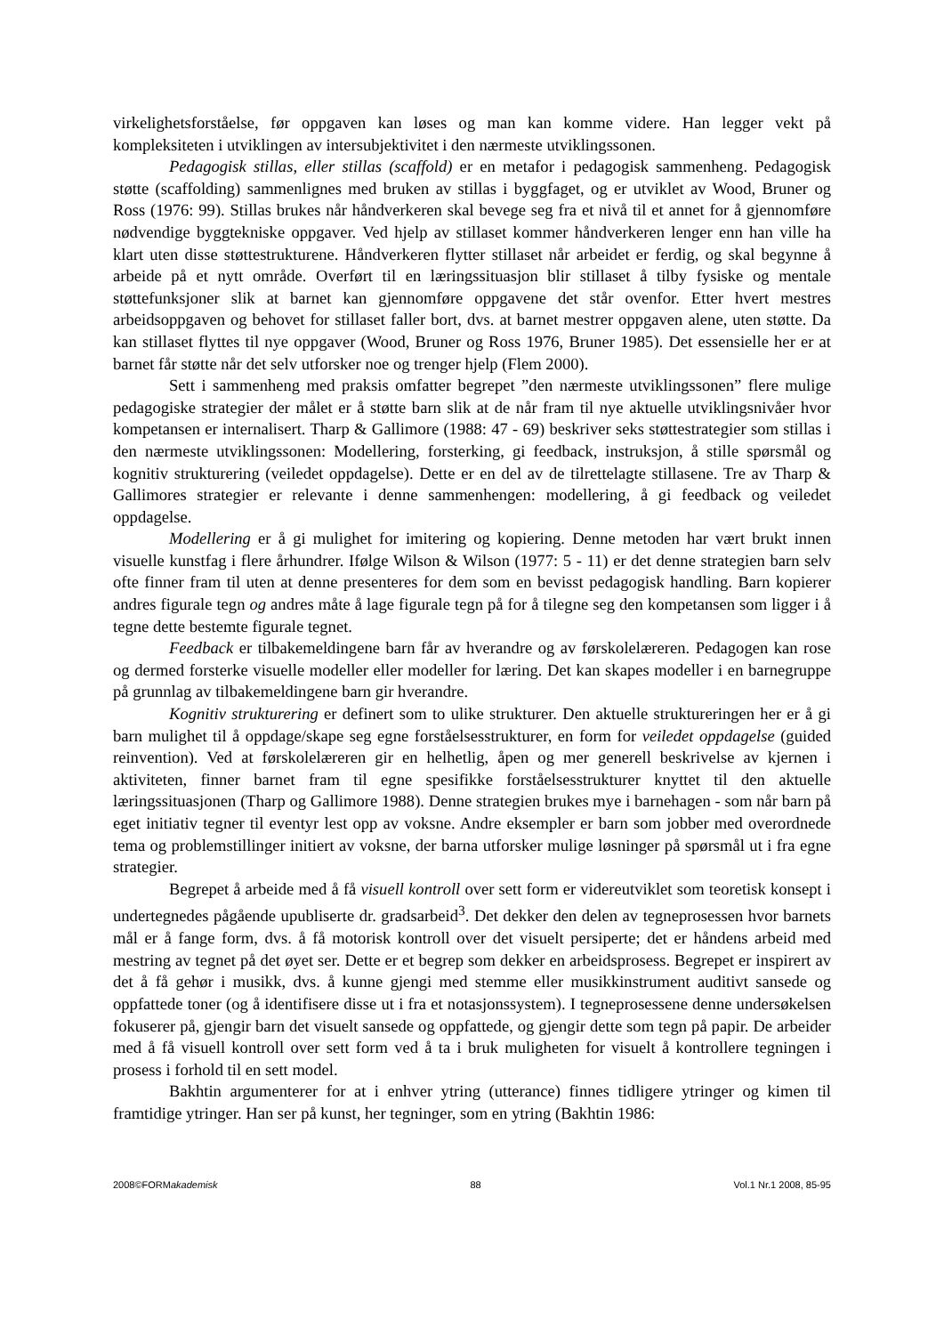virkelighetsforståelse, før oppgaven kan løses og man kan komme videre. Han legger vekt på kompleksiteten i utviklingen av intersubjektivitet i den nærmeste utviklingssonen.
Pedagogisk stillas, eller stillas (scaffold) er en metafor i pedagogisk sammenheng. Pedagogisk støtte (scaffolding) sammenlignes med bruken av stillas i byggfaget, og er utviklet av Wood, Bruner og Ross (1976: 99). Stillas brukes når håndverkeren skal bevege seg fra et nivå til et annet for å gjennomføre nødvendige byggtekniske oppgaver. Ved hjelp av stillaset kommer håndverkeren lenger enn han ville ha klart uten disse støttestrukturene. Håndverkeren flytter stillaset når arbeidet er ferdig, og skal begynne å arbeide på et nytt område. Overført til en læringssituasjon blir stillaset å tilby fysiske og mentale støttefunksjoner slik at barnet kan gjennomføre oppgavene det står ovenfor. Etter hvert mestres arbeidsoppgaven og behovet for stillaset faller bort, dvs. at barnet mestrer oppgaven alene, uten støtte. Da kan stillaset flyttes til nye oppgaver (Wood, Bruner og Ross 1976, Bruner 1985). Det essensielle her er at barnet får støtte når det selv utforsker noe og trenger hjelp (Flem 2000).
Sett i sammenheng med praksis omfatter begrepet ”den nærmeste utviklingssonen” flere mulige pedagogiske strategier der målet er å støtte barn slik at de når fram til nye aktuelle utviklingsnivåer hvor kompetansen er internalisert. Tharp & Gallimore (1988: 47 - 69) beskriver seks støttestrategier som stillas i den nærmeste utviklingssonen: Modellering, forsterking, gi feedback, instruksjon, å stille spørsmål og kognitiv strukturering (veiledet oppdagelse). Dette er en del av de tilrettelagte stillasene. Tre av Tharp & Gallimores strategier er relevante i denne sammenhengen: modellering, å gi feedback og veiledet oppdagelse.
Modellering er å gi mulighet for imitering og kopiering. Denne metoden har vært brukt innen visuelle kunstfag i flere århundrer. Ifølge Wilson & Wilson (1977: 5 - 11) er det denne strategien barn selv ofte finner fram til uten at denne presenteres for dem som en bevisst pedagogisk handling. Barn kopierer andres figurale tegn og andres måte å lage figurale tegn på for å tilegne seg den kompetansen som ligger i å tegne dette bestemte figurale tegnet.
Feedback er tilbakemeldingene barn får av hverandre og av førskolelæreren. Pedagogen kan rose og dermed forsterke visuelle modeller eller modeller for læring. Det kan skapes modeller i en barnegruppe på grunnlag av tilbakemeldingene barn gir hverandre.
Kognitiv strukturering er definert som to ulike strukturer. Den aktuelle struktureringen her er å gi barn mulighet til å oppdage/skape seg egne forståelsesstrukturer, en form for veiledet oppdagelse (guided reinvention). Ved at førskolelæreren gir en helhetlig, åpen og mer generell beskrivelse av kjernen i aktiviteten, finner barnet fram til egne spesifikke forståelsesstrukturer knyttet til den aktuelle læringssituasjonen (Tharp og Gallimore 1988). Denne strategien brukes mye i barnehagen - som når barn på eget initiativ tegner til eventyr lest opp av voksne. Andre eksempler er barn som jobber med overordnede tema og problemstillinger initiert av voksne, der barna utforsker mulige løsninger på spørsmål ut i fra egne strategier.
Begrepet å arbeide med å få visuell kontroll over sett form er videreutviklet som teoretisk konsept i undertegnedes pågående upubliserte dr. gradsarbeid<sup>3</sup>. Det dekker den delen av tegneprosessen hvor barnets mål er å fange form, dvs. å få motorisk kontroll over det visuelt persiperte; det er håndens arbeid med mestring av tegnet på det øyet ser. Dette er et begrep som dekker en arbeidsprosess. Begrepet er inspirert av det å få gehør i musikk, dvs. å kunne gjengi med stemme eller musikkinstrument auditivt sansede og oppfattede toner (og å identifisere disse ut i fra et notasjonssystem). I tegneprosessene denne undersøkelsen fokuserer på, gjengir barn det visuelt sansede og oppfattede, og gjengir dette som tegn på papir. De arbeider med å få visuell kontroll over sett form ved å ta i bruk muligheten for visuelt å kontrollere tegningen i prosess i forhold til en sett model.
Bakhtin argumenterer for at i enhver ytring (utterance) finnes tidligere ytringer og kimen til framtidige ytringer. Han ser på kunst, her tegninger, som en ytring (Bakhtin 1986:
2008©FORMakademisk 88 Vol.1 Nr.1 2008, 85-95